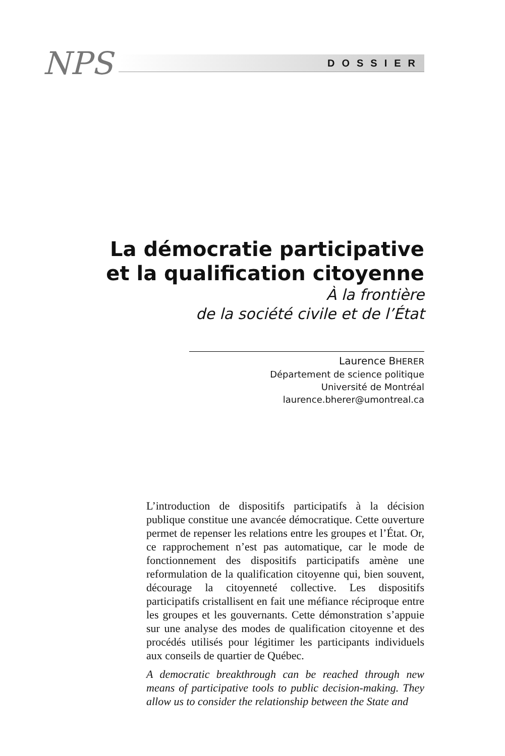NPS
DOSSIER
La démocratie participative
et la qualification citoyenne
À la frontière
de la société civile et de l’État
Laurence BHERER
Département de science politique
Université de Montréal
laurence.bherer@umontreal.ca
L’introduction de dispositifs participatifs à la décision publique constitue une avancée démocratique. Cette ouverture permet de repenser les relations entre les groupes et l’État. Or, ce rapprochement n’est pas automatique, car le mode de fonctionnement des dispositifs participatifs amène une reformulation de la qualification citoyenne qui, bien souvent, décourage la citoyenneté collective. Les dispositifs participatifs cristallisent en fait une méfiance réciproque entre les groupes et les gouvernants. Cette démonstration s’appuie sur une analyse des modes de qualification citoyenne et des procédés utilisés pour légitimer les participants individuels aux conseils de quartier de Québec.
A democratic breakthrough can be reached through new means of participative tools to public decision-making. They allow us to consider the relationship between the State and